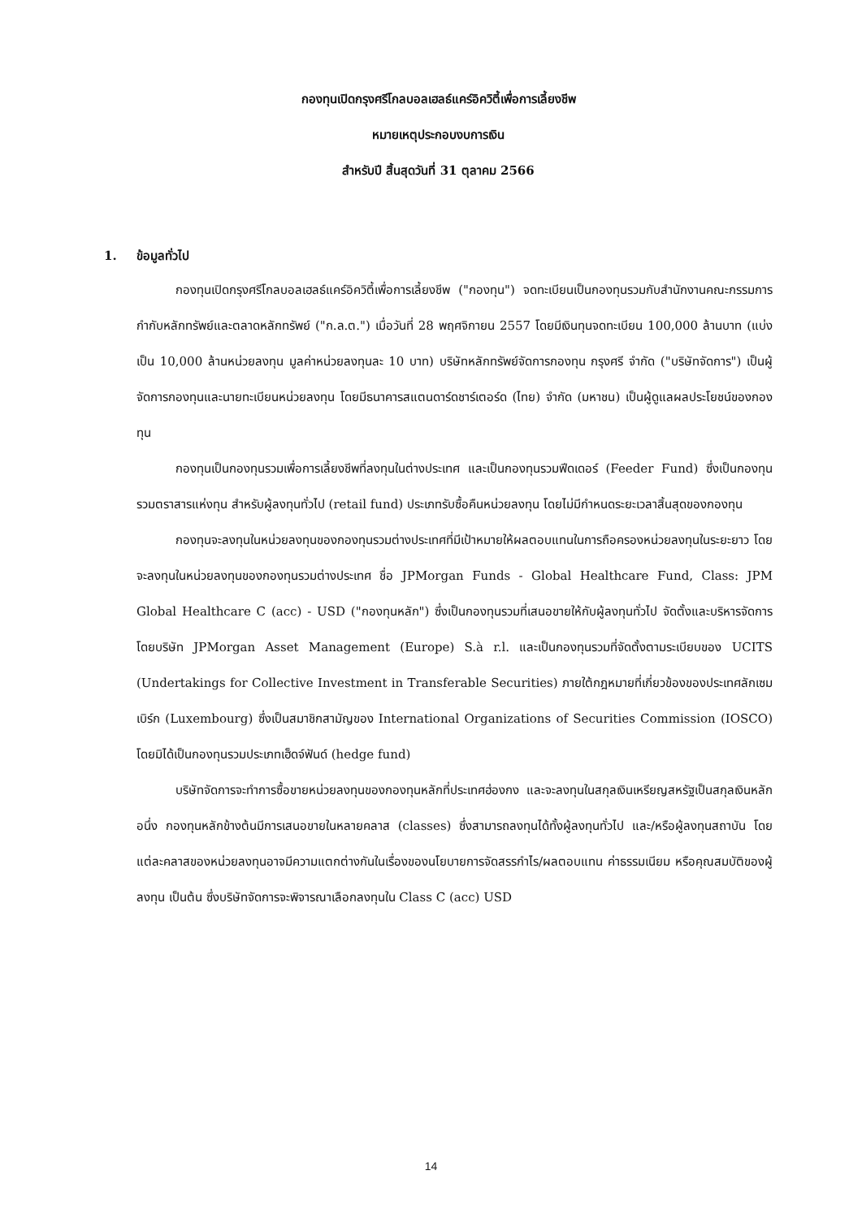กองทุนเปิดกรุงศรีโกลบอลเฮลธ์แคร์อิควิตี้เพื่อการเลี้ยงชีพ
หมายเหตุประกอบงบการเงิน
สำหรับปี สิ้นสุดวันที่ 31 ตุลาคม 2566
1. ข้อมูลทั่วไป
กองทุนเปิดกรุงศรีโกลบอลเฮลธ์แคร์อิควิตี้เพื่อการเลี้ยงชีพ ("กองทุน") จดทะเบียนเป็นกองทุนรวมกับสำนักงานคณะกรรมการกำกับหลักทรัพย์และตลาดหลักทรัพย์ ("ก.ล.ต.") เมื่อวันที่ 28 พฤศจิกายน 2557 โดยมีเงินทุนจดทะเบียน 100,000 ล้านบาท (แบ่งเป็น 10,000 ล้านหน่วยลงทุน มูลค่าหน่วยลงทุนละ 10 บาท) บริษัทหลักทรัพย์จัดการกองทุน กรุงศรี จำกัด ("บริษัทจัดการ") เป็นผู้จัดการกองทุนและนายทะเบียนหน่วยลงทุน โดยมีธนาคารสแตนดาร์ดชาร์เตอร์ด (ไทย) จำกัด (มหาชน) เป็นผู้ดูแลผลประโยชน์ของกองทุน
กองทุนเป็นกองทุนรวมเพื่อการเลี้ยงชีพที่ลงทุนในต่างประเทศ และเป็นกองทุนรวมฟีดเดอร์ (Feeder Fund) ซึ่งเป็นกองทุนรวมตราสารแห่งทุน สำหรับผู้ลงทุนทั่วไป (retail fund) ประเภทรับซื้อคืนหน่วยลงทุน โดยไม่มีกำหนดระยะเวลาสิ้นสุดของกองทุน
กองทุนจะลงทุนในหน่วยลงทุนของกองทุนรวมต่างประเทศที่มีเป้าหมายให้ผลตอบแทนในการถือครองหน่วยลงทุนในระยะยาว โดยจะลงทุนในหน่วยลงทุนของกองทุนรวมต่างประเทศ ชื่อ JPMorgan Funds - Global Healthcare Fund, Class: JPM Global Healthcare C (acc) - USD ("กองทุนหลัก") ซึ่งเป็นกองทุนรวมที่เสนอขายให้กับผู้ลงทุนทั่วไป จัดตั้งและบริหารจัดการ โดยบริษัท JPMorgan Asset Management (Europe) S.à r.l. และเป็นกองทุนรวมที่จัดตั้งตามระเบียบของ UCITS (Undertakings for Collective Investment in Transferable Securities) ภายใต้กฎหมายที่เกี่ยวข้องของประเทศลักเซมเบิร์ก (Luxembourg) ซึ่งเป็นสมาชิกสามัญของ International Organizations of Securities Commission (IOSCO) โดยมิได้เป็นกองทุนรวมประเภทเฮ็ดจ์ฟันด์ (hedge fund)
บริษัทจัดการจะทำการซื้อขายหน่วยลงทุนของกองทุนหลักที่ประเทศฮ่องกง และจะลงทุนในสกุลเงินเหรียญสหรัฐเป็นสกุลเงินหลัก อนึ่ง กองทุนหลักข้างต้นมีการเสนอขายในหลายคลาส (classes) ซึ่งสามารถลงทุนได้ทั้งผู้ลงทุนทั่วไป และ/หรือผู้ลงทุนสถาบัน โดยแต่ละคลาสของหน่วยลงทุนอาจมีความแตกต่างกันในเรื่องของนโยบายการจัดสรรกำไร/ผลตอบแทน ค่าธรรมเนียม หรือคุณสมบัติของผู้ลงทุน เป็นต้น ซึ่งบริษัทจัดการจะพิจารณาเลือกลงทุนใน Class C (acc) USD
14